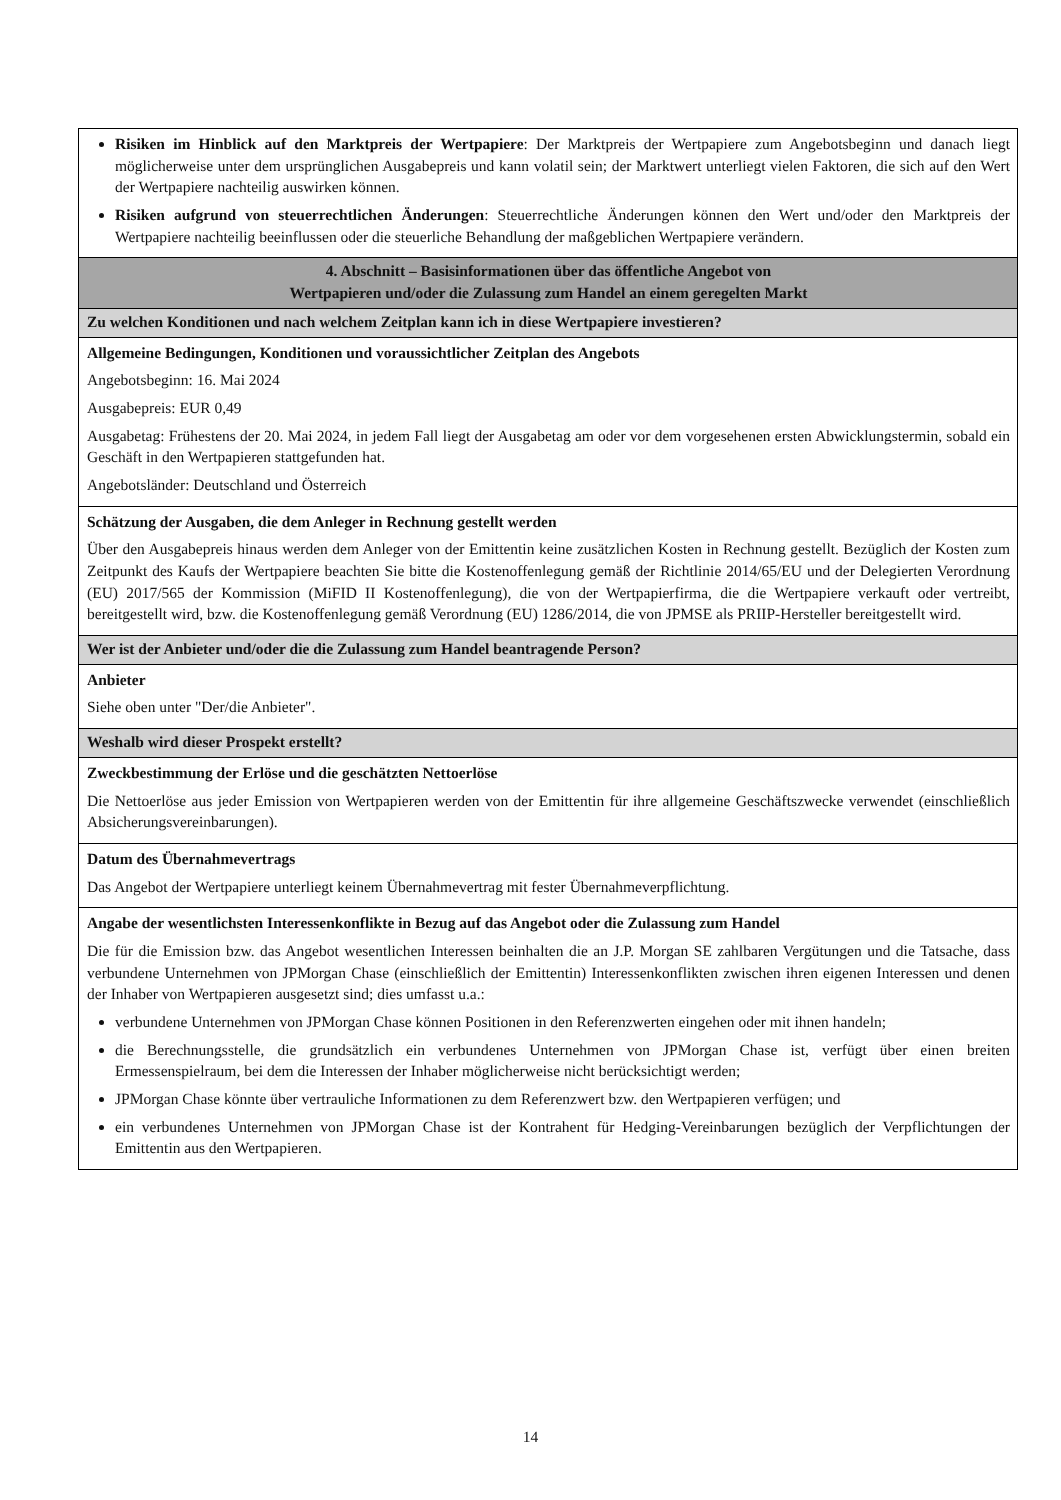| Risiken im Hinblick auf den Marktpreis der Wertpapiere : Der Marktpreis der Wertpapiere zum Angebotsbeginn und danach liegt möglicherweise unter dem ursprünglichen Ausgabepreis und kann volatil sein; der Marktwert unterliegt vielen Faktoren, die sich auf den Wert der Wertpapiere nachteilig auswirken können. Risiken aufgrund von steuerrechtlichen Änderungen : Steuerrechtliche Änderungen können den Wert und/oder den Marktpreis der Wertpapiere nachteilig beeinflussen oder die steuerliche Behandlung der maßgeblichen Wertpapiere verändern. |
| 4. Abschnitt – Basisinformationen über das öffentliche Angebot von Wertpapieren und/oder die Zulassung zum Handel an einem geregelten Markt |
| Zu welchen Konditionen und nach welchem Zeitplan kann ich in diese Wertpapiere investieren? |
| Allgemeine Bedingungen, Konditionen und voraussichtlicher Zeitplan des Angebots Angebotsbeginn: 16. Mai 2024 Ausgabepreis: EUR 0,49 Ausgabetag: Frühestens der 20. Mai 2024, in jedem Fall liegt der Ausgabetag am oder vor dem vorgesehenen ersten Abwicklungstermin, sobald ein Geschäft in den Wertpapieren stattgefunden hat. Angebotsländer: Deutschland und Österreich |
| Schätzung der Ausgaben, die dem Anleger in Rechnung gestellt werden Über den Ausgabepreis hinaus werden dem Anleger von der Emittentin keine zusätzlichen Kosten in Rechnung gestellt. Bezüglich der Kosten zum Zeitpunkt des Kaufs der Wertpapiere beachten Sie bitte die Kostenoffenlegung gemäß der Richtlinie 2014/65/EU und der Delegierten Verordnung (EU) 2017/565 der Kommission (MiFID II Kostenoffenlegung), die von der Wertpapierfirma, die die Wertpapiere verkauft oder vertreibt, bereitgestellt wird, bzw. die Kostenoffenlegung gemäß Verordnung (EU) 1286/2014, die von JPMSE als PRIIP-Hersteller bereitgestellt wird. |
| Wer ist der Anbieter und/oder die die Zulassung zum Handel beantragende Person? |
| Anbieter Siehe oben unter "Der/die Anbieter". |
| Weshalb wird dieser Prospekt erstellt? |
| Zweckbestimmung der Erlöse und die geschätzten Nettoerlöse Die Nettoerlöse aus jeder Emission von Wertpapieren werden von der Emittentin für ihre allgemeine Geschäftszwecke verwendet (einschließlich Absicherungsvereinbarungen). |
| Datum des Übernahmevertrags Das Angebot der Wertpapiere unterliegt keinem Übernahmevertrag mit fester Übernahmeverpflichtung. |
| Angabe der wesentlichsten Interessenkonflikte in Bezug auf das Angebot oder die Zulassung zum Handel Die für die Emission bzw. das Angebot wesentlichen Interessen beinhalten die an J.P. Morgan SE zahlbaren Vergütungen und die Tatsache, dass verbundene Unternehmen von JPMorgan Chase (einschließlich der Emittentin) Interessenkonflikten zwischen ihren eigenen Interessen und denen der Inhaber von Wertpapieren ausgesetzt sind; dies umfasst u.a.: verbundene Unternehmen von JPMorgan Chase können Positionen in den Referenzwerten eingehen oder mit ihnen handeln; die Berechnungsstelle, die grundsätzlich ein verbundenes Unternehmen von JPMorgan Chase ist, verfügt über einen breiten Ermessenspielraum, bei dem die Interessen der Inhaber möglicherweise nicht berücksichtigt werden; JPMorgan Chase könnte über vertrauliche Informationen zu dem Referenzwert bzw. den Wertpapieren verfügen; und ein verbundenes Unternehmen von JPMorgan Chase ist der Kontrahent für Hedging-Vereinbarungen bezüglich der Verpflichtungen der Emittentin aus den Wertpapieren. |
14